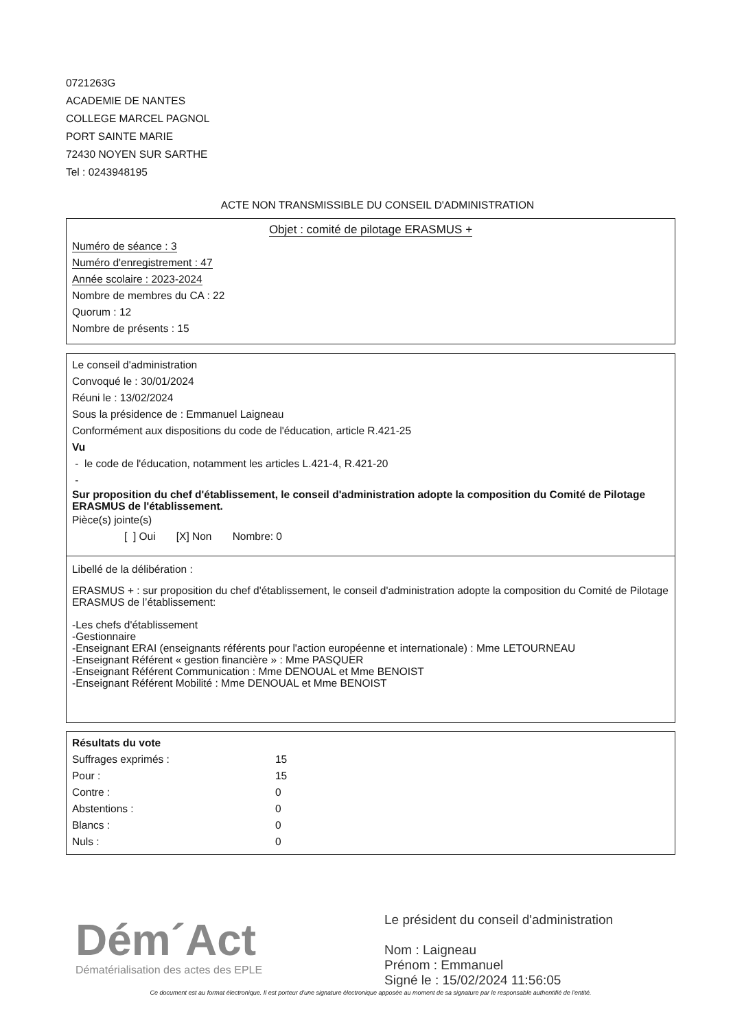0721263G
ACADEMIE DE NANTES
COLLEGE MARCEL PAGNOL
PORT SAINTE MARIE
72430 NOYEN SUR SARTHE
Tel : 0243948195
ACTE NON TRANSMISSIBLE DU CONSEIL D'ADMINISTRATION
Objet : comité de pilotage ERASMUS +
Numéro de séance : 3
Numéro d'enregistrement : 47
Année scolaire : 2023-2024
Nombre de membres du CA : 22
Quorum : 12
Nombre de présents : 15
Le conseil d'administration
Convoqué le : 30/01/2024
Réuni le : 13/02/2024
Sous la présidence de : Emmanuel Laigneau
Conformément aux dispositions du code de l'éducation, article R.421-25
Vu
- le code de l'éducation, notamment les articles L.421-4, R.421-20
-
Sur proposition du chef d'établissement, le conseil d'administration adopte la composition du Comité de Pilotage ERASMUS de l'établissement.
Pièce(s) jointe(s)
[ ] Oui [X] Non Nombre: 0
Libellé de la délibération :
ERASMUS + : sur proposition du chef d'établissement, le conseil d'administration adopte la composition du Comité de Pilotage ERASMUS de l’établissement:
-Les chefs d'établissement
-Gestionnaire
-Enseignant ERAI (enseignants référents pour l'action européenne et internationale) : Mme LETOURNEAU
-Enseignant Référent « gestion financière » : Mme PASQUER
-Enseignant Référent Communication : Mme DENOUAL et Mme BENOIST
-Enseignant Référent Mobilité : Mme DENOUAL et Mme BENOIST
Résultats du vote
| Suffrages exprimés : | 15 |
| Pour : | 15 |
| Contre : | 0 |
| Abstentions : | 0 |
| Blancs : | 0 |
| Nuls : | 0 |
Dém´Act
Dématérialisation des actes des EPLE
Le président du conseil d'administration
Nom : Laigneau
Prénom : Emmanuel
Signé le : 15/02/2024 11:56:05
Ce document est au format électronique. Il est porteur d'une signature électronique apposée au moment de sa signature par le responsable authentifié de l'entité.